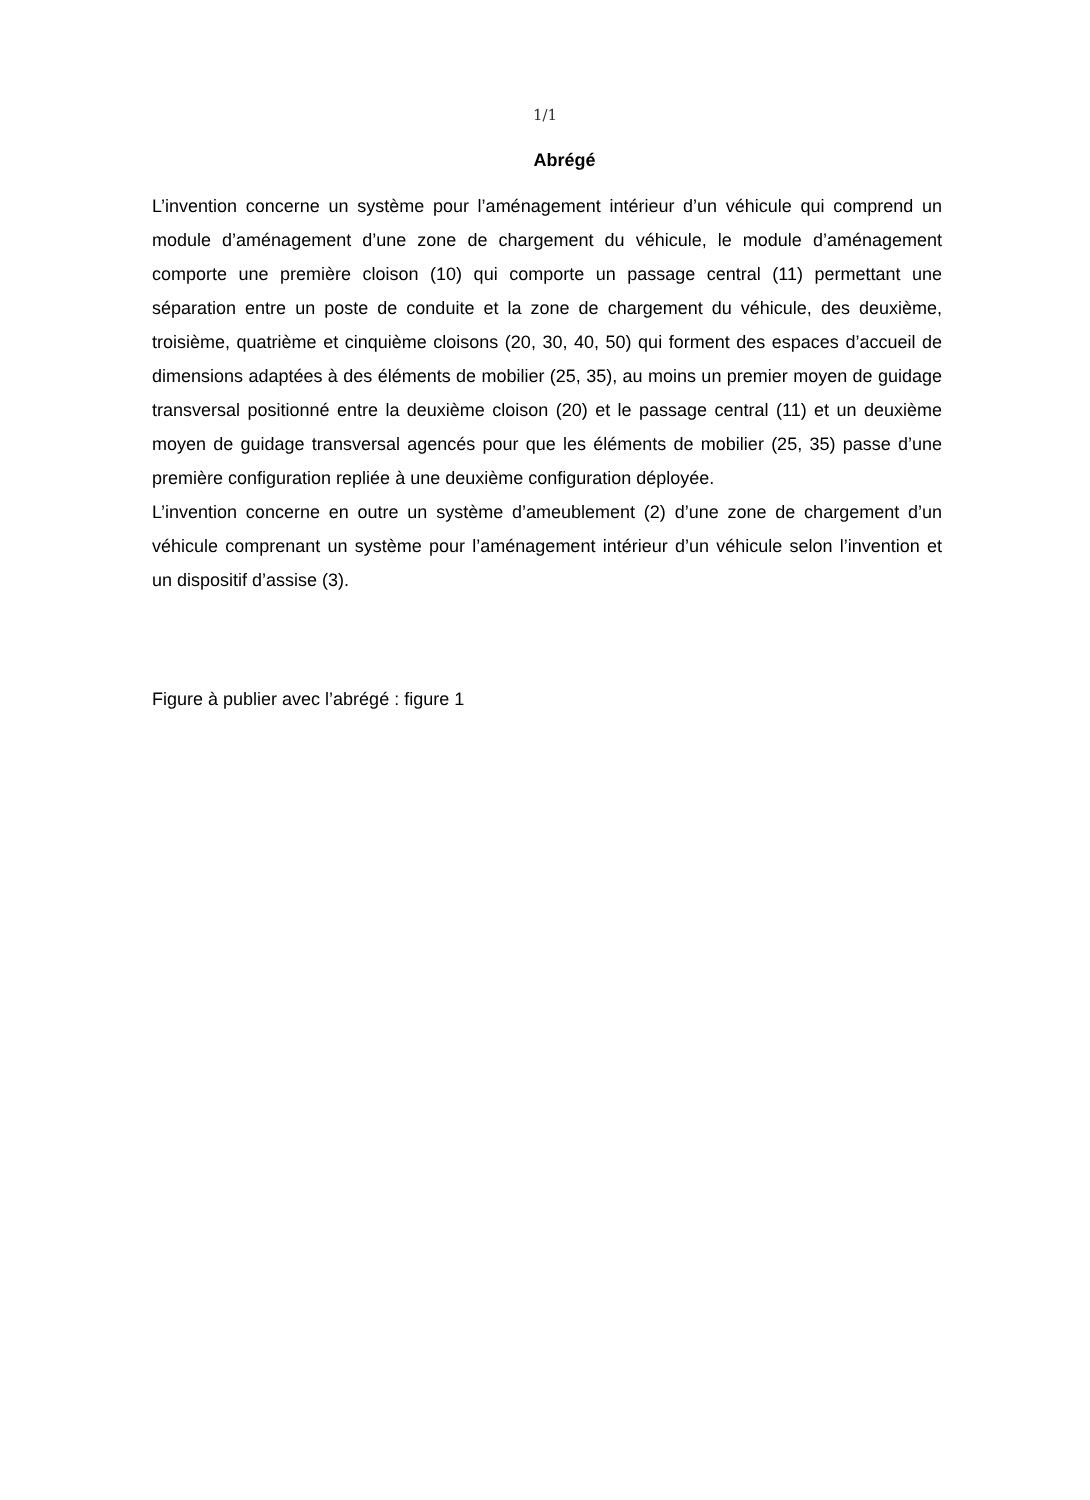1/1
Abrégé
L’invention concerne un système pour l’aménagement intérieur d’un véhicule qui comprend un module d’aménagement d’une zone de chargement du véhicule, le module d’aménagement comporte une première cloison (10) qui comporte un passage central (11) permettant une séparation entre un poste de conduite et la zone de chargement du véhicule, des deuxième, troisième, quatrième et cinquième cloisons (20, 30, 40, 50) qui forment des espaces d’accueil de dimensions adaptées à des éléments de mobilier (25, 35), au moins un premier moyen de guidage transversal positionné entre la deuxième cloison (20) et le passage central (11) et un deuxième moyen de guidage transversal agencés pour que les éléments de mobilier (25, 35) passe d’une première configuration repliée à une deuxième configuration déployée.
L’invention concerne en outre un système d’ameublement (2) d’une zone de chargement d’un véhicule comprenant un système pour l’aménagement intérieur d’un véhicule selon l’invention et un dispositif d’assise (3).
Figure à publier avec l’abrégé : figure 1